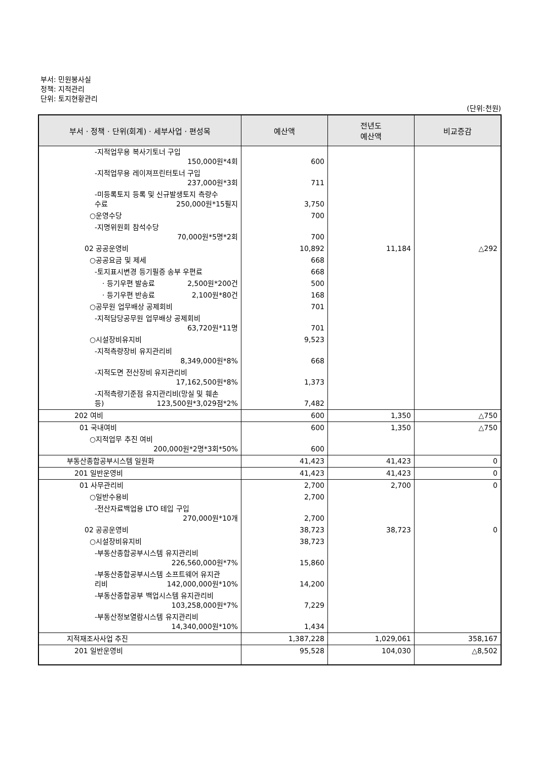부서: 민원봉사실
정책: 지적관리
단위: 토지현황관리
(단위:천원)
| 부서 · 정책 · 단위(회계) · 세부사업 · 편성목 | 예산액 | 전년도 예산액 | 비교증감 |
| --- | --- | --- | --- |
| -지적업무용 복사기토너 구입 150,000원*4회 | 600 | | |
| -지적업무용 레이져프린터토너 구입 237,000원*3회 | 711 | | |
| -미등록토지 등록 및 신규발생토지 측량수 수료 250,000원*15필지 | 3,750 | | |
| ○운영수당 | 700 | | |
| -지명위원회 참석수당 70,000원*5명*2회 | 700 | | |
| 02 공공운영비 | 10,892 | 11,184 | △292 |
| ○공공요금 및 제세 | 668 | | |
| -토지표시변경 등기필증 송부 우편료 | 668 | | |
| · 등기우편 발송료 2,500원*200건 | 500 | | |
| · 등기우편 반송료 2,100원*80건 | 168 | | |
| ○공무원 업무배상 공제회비 | 701 | | |
| -지적담당공무원 업무배상 공제회비 63,720원*11명 | 701 | | |
| ○시설장비유지비 | 9,523 | | |
| -지적측량장비 유지관리비 8,349,000원*8% | 668 | | |
| -지적도면 전산장비 유지관리비 17,162,500원*8% | 1,373 | | |
| -지적측량기준점 유지관리비(망실 및 훼손 등) 123,500원*3,029점*2% | 7,482 | | |
| 202 여비 | 600 | 1,350 | △750 |
| 01 국내여비 | 600 | 1,350 | △750 |
| ○지적업무 추진 여비 200,000원*2명*3회*50% | 600 | | |
| 부동산종합공부시스템 일원화 | 41,423 | 41,423 | 0 |
| 201 일반운영비 | 41,423 | 41,423 | 0 |
| 01 사무관리비 | 2,700 | 2,700 | 0 |
| ○일반수용비 | 2,700 | | |
| -전산자료백업용 LTO 테입 구입 270,000원*10개 | 2,700 | | |
| 02 공공운영비 | 38,723 | 38,723 | 0 |
| ○시설장비유지비 | 38,723 | | |
| -부동산종합공부시스템 유지관리비 226,560,000원*7% | 15,860 | | |
| -부동산종합공부시스템 소프트웨어 유지관 리비 142,000,000원*10% | 14,200 | | |
| -부동산종합공부 백업시스템 유지관리비 103,258,000원*7% | 7,229 | | |
| -부동산정보열람시스템 유지관리비 14,340,000원*10% | 1,434 | | |
| 지적재조사사업 추진 | 1,387,228 | 1,029,061 | 358,167 |
| 201 일반운영비 | 95,528 | 104,030 | △8,502 |